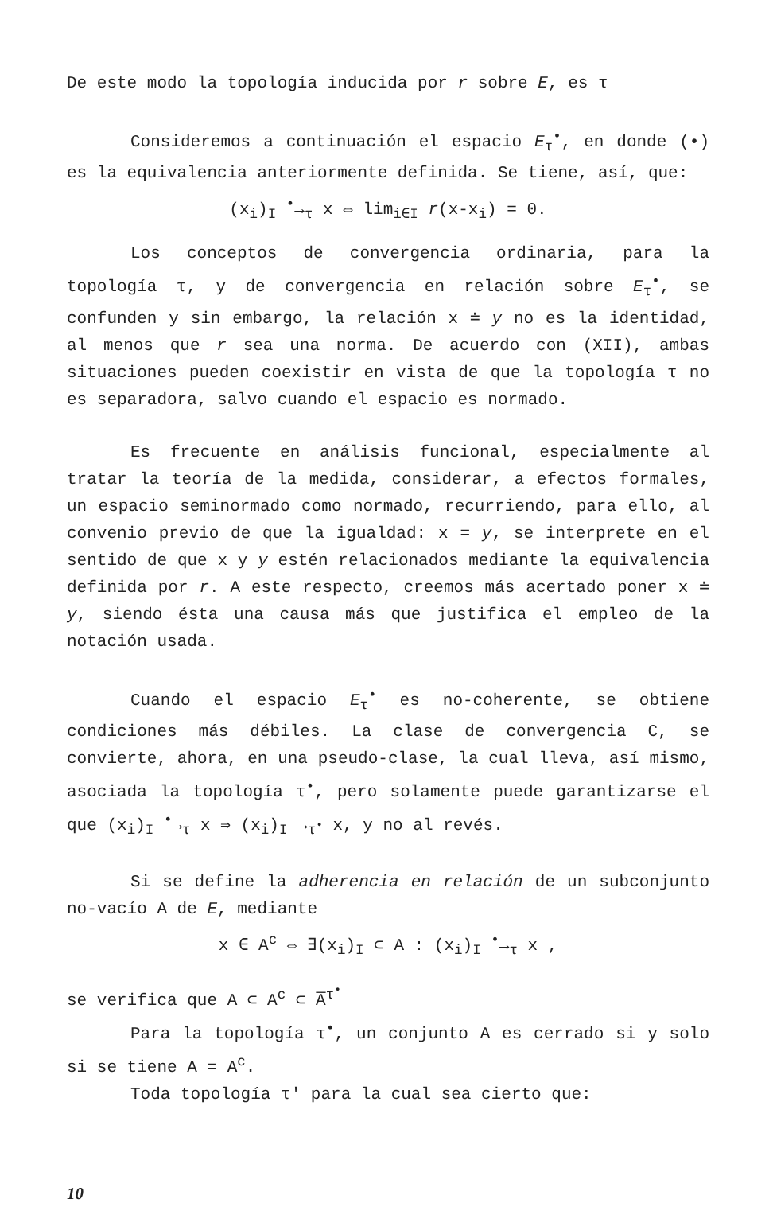De este modo la topología inducida por r sobre E, es τ
Consideremos a continuación el espacio E<sub>τ</sub><sup>•</sup>, en donde (•) es la equivalencia anteriormente definida. Se tiene, así, que:
(x<sub>i</sub>)<sub>I</sub> <sup>•</sup>→<sub>τ</sub> x ⇔ lim<sub>i∈I</sub> r(x-x<sub>i</sub>) = 0.
Los conceptos de convergencia ordinaria, para la topología τ, y de convergencia en relación sobre E<sub>τ</sub><sup>•</sup>, se confunden y sin embargo, la relación x ≐ y no es la identidad, al menos que r sea una norma. De acuerdo con (XII), ambas situaciones pueden coexistir en vista de que la topología τ no es separadora, salvo cuando el espacio es normado.
Es frecuente en análisis funcional, especialmente al tratar la teoría de la medida, considerar, a efectos formales, un espacio seminormado como normado, recurriendo, para ello, al convenio previo de que la igualdad: x = y, se interprete en el sentido de que x y y estén relacionados mediante la equivalencia definida por r. A este respecto, creemos más acertado poner x ≐ y, siendo ésta una causa más que justifica el empleo de la notación usada.
Cuando el espacio E<sub>τ</sub><sup>•</sup> es no-coherente, se obtiene condiciones más débiles. La clase de convergencia C, se convierte, ahora, en una pseudo-clase, la cual lleva, así mismo, asociada la topología τ<sup>•</sup>, pero solamente puede garantizarse el que (x<sub>i</sub>)<sub>I</sub> <sup>•</sup>→<sub>τ</sub> x ⇒ (x<sub>i</sub>)<sub>I</sub> →<sub>τ<sup>•</sup></sub> x, y no al revés.
Si se define la adherencia en relación de un subconjunto no-vacío A de E, mediante
x ∈ A<sup>c</sup> ⇔ ∃(x<sub>i</sub>)<sub>I</sub> ⊂ A : (x<sub>i</sub>)<sub>I</sub> <sup>•</sup>→<sub>τ</sub> x ,
se verifica que A ⊂ A<sup>c</sup> ⊂ A̅<sup>τ<sup>•</sup></sup>
Para la topología τ<sup>•</sup>, un conjunto A es cerrado si y solo si se tiene A = A<sup>c</sup>.
Toda topología τ' para la cual sea cierto que:
10